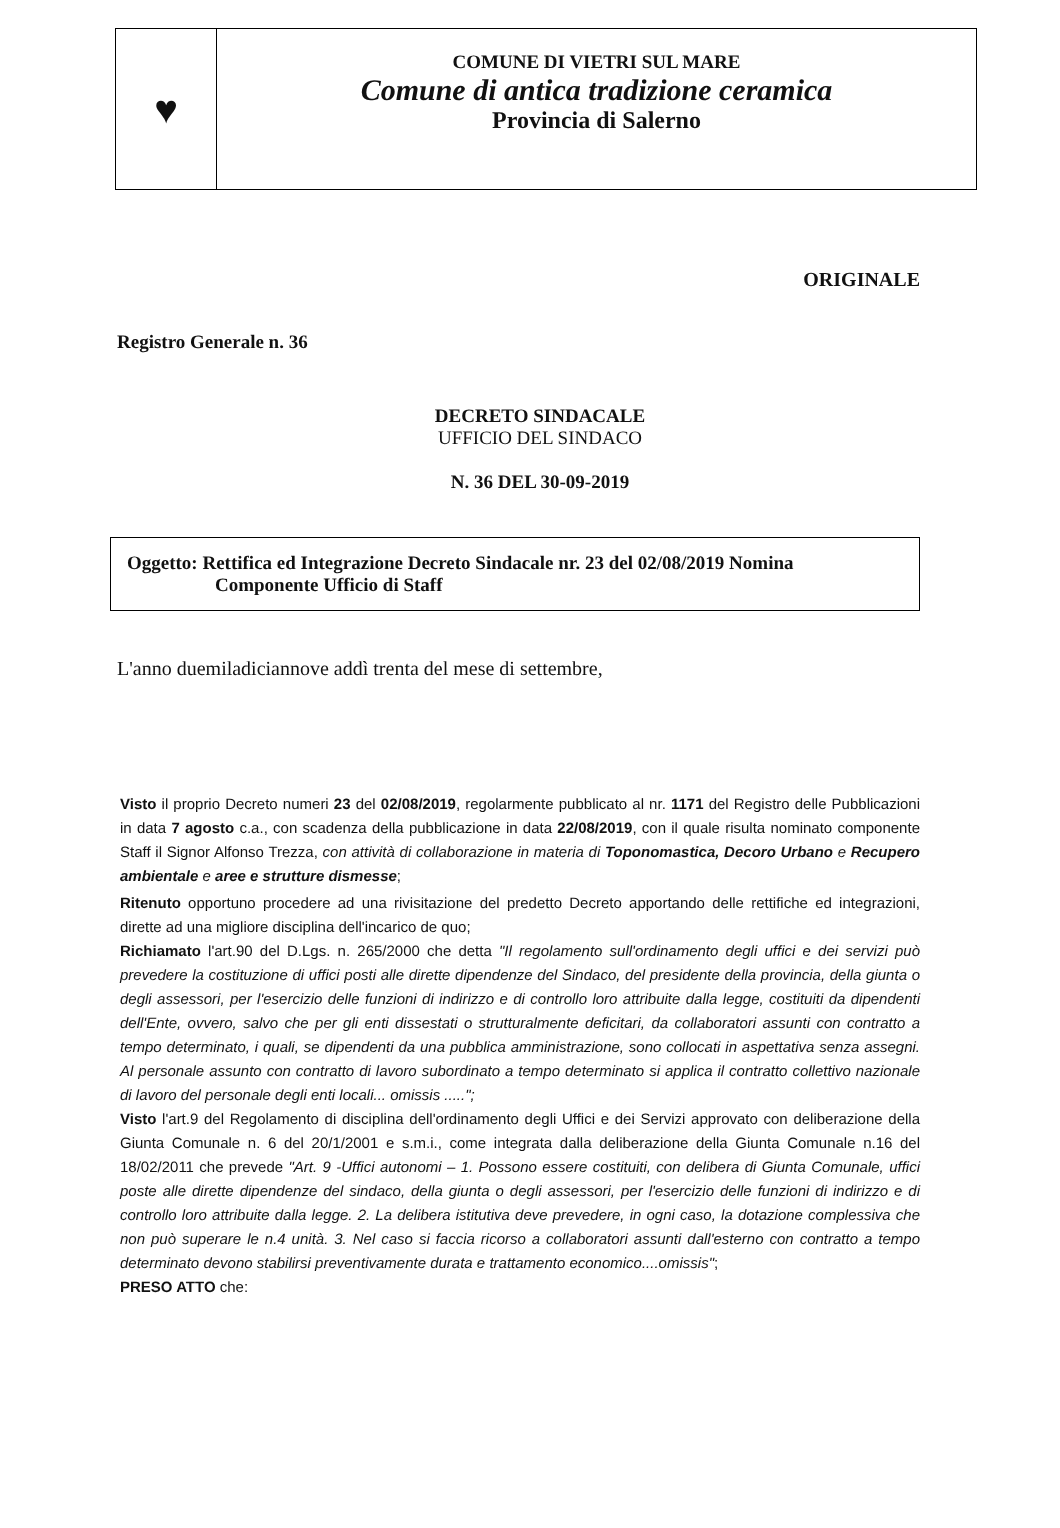♥
COMUNE DI VIETRI SUL MARE
Comune di antica tradizione ceramica
Provincia di Salerno
ORIGINALE
Registro Generale n. 36
DECRETO SINDACALE
UFFICIO DEL SINDACO
N. 36 DEL 30-09-2019
Oggetto: Rettifica ed Integrazione Decreto Sindacale nr. 23 del 02/08/2019 Nomina
Componente Ufficio di Staff
L'anno duemiladiciannove addì trenta del mese di settembre,
Visto il proprio Decreto numeri 23 del 02/08/2019, regolarmente pubblicato al nr. 1171 del Registro delle Pubblicazioni in data 7 agosto c.a., con scadenza della pubblicazione in data 22/08/2019, con il quale risulta nominato componente Staff il Signor Alfonso Trezza, con attività di collaborazione in materia di Toponomastica, Decoro Urbano e Recupero ambientale e aree e strutture dismesse;
Ritenuto opportuno procedere ad una rivisitazione del predetto Decreto apportando delle rettifiche ed integrazioni, dirette ad una migliore disciplina dell'incarico de quo;
Richiamato l'art.90 del D.Lgs. n. 265/2000 che detta "Il regolamento sull'ordinamento degli uffici e dei servizi può prevedere la costituzione di uffici posti alle dirette dipendenze del Sindaco, del presidente della provincia, della giunta o degli assessori, per l'esercizio delle funzioni di indirizzo e di controllo loro attribuite dalla legge, costituiti da dipendenti dell'Ente, ovvero, salvo che per gli enti dissestati o strutturalmente deficitari, da collaboratori assunti con contratto a tempo determinato, i quali, se dipendenti da una pubblica amministrazione, sono collocati in aspettativa senza assegni. Al personale assunto con contratto di lavoro subordinato a tempo determinato si applica il contratto collettivo nazionale di lavoro del personale degli enti locali... omissis .....";
Visto l'art.9 del Regolamento di disciplina dell'ordinamento degli Uffici e dei Servizi approvato con deliberazione della Giunta Comunale n. 6 del 20/1/2001 e s.m.i., come integrata dalla deliberazione della Giunta Comunale n.16 del 18/02/2011 che prevede "Art. 9 -Uffici autonomi – 1. Possono essere costituiti, con delibera di Giunta Comunale, uffici poste alle dirette dipendenze del sindaco, della giunta o degli assessori, per l'esercizio delle funzioni di indirizzo e di controllo loro attribuite dalla legge. 2. La delibera istitutiva deve prevedere, in ogni caso, la dotazione complessiva che non può superare le n.4 unità. 3. Nel caso si faccia ricorso a collaboratori assunti dall'esterno con contratto a tempo determinato devono stabilirsi preventivamente durata e trattamento economico....omissis";
PRESO ATTO che: